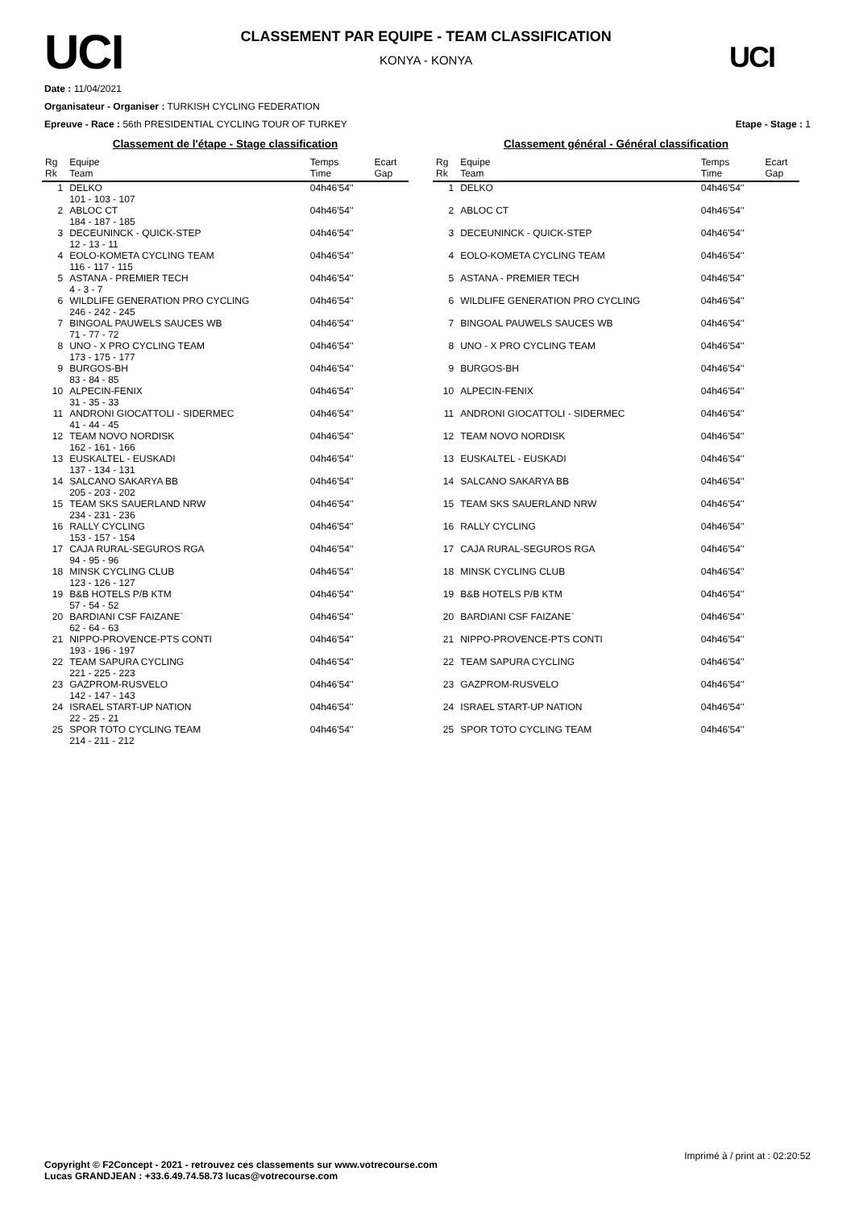UCI
CLASSEMENT PAR EQUIPE - TEAM CLASSIFICATION
KONYA - KONYA
UCI
Date : 11/04/2021
Organisateur - Organiser : TURKISH CYCLING FEDERATION
Epreuve - Race : 56th PRESIDENTIAL CYCLING TOUR OF TURKEY Etape - Stage : 1
Classement de l'étape - Stage classification
| Rg Rk | Equipe Team | Temps Time | Ecart Gap |
| --- | --- | --- | --- |
| 1 | DELKO 101 - 103 - 107 | 04h46'54'' | |
| 2 | ABLOC CT 184 - 187 - 185 | 04h46'54'' | |
| 3 | DECEUNINCK - QUICK-STEP 12 - 13 - 11 | 04h46'54'' | |
| 4 | EOLO-KOMETA CYCLING TEAM 116 - 117 - 115 | 04h46'54'' | |
| 5 | ASTANA - PREMIER TECH 4 - 3 - 7 | 04h46'54'' | |
| 6 | WILDLIFE GENERATION PRO CYCLING 246 - 242 - 245 | 04h46'54'' | |
| 7 | BINGOAL PAUWELS SAUCES WB 71 - 77 - 72 | 04h46'54'' | |
| 8 | UNO - X PRO CYCLING TEAM 173 - 175 - 177 | 04h46'54'' | |
| 9 | BURGOS-BH 83 - 84 - 85 | 04h46'54'' | |
| 10 | ALPECIN-FENIX 31 - 35 - 33 | 04h46'54'' | |
| 11 | ANDRONI GIOCATTOLI - SIDERMEC 41 - 44 - 45 | 04h46'54'' | |
| 12 | TEAM NOVO NORDISK 162 - 161 - 166 | 04h46'54'' | |
| 13 | EUSKALTEL - EUSKADI 137 - 134 - 131 | 04h46'54'' | |
| 14 | SALCANO SAKARYA BB 205 - 203 - 202 | 04h46'54'' | |
| 15 | TEAM SKS SAUERLAND NRW 234 - 231 - 236 | 04h46'54'' | |
| 16 | RALLY CYCLING 153 - 157 - 154 | 04h46'54'' | |
| 17 | CAJA RURAL-SEGUROS RGA 94 - 95 - 96 | 04h46'54'' | |
| 18 | MINSK CYCLING CLUB 123 - 126 - 127 | 04h46'54'' | |
| 19 | B&B HOTELS P/B KTM 57 - 54 - 52 | 04h46'54'' | |
| 20 | BARDIANI CSF FAIZANE` 62 - 64 - 63 | 04h46'54'' | |
| 21 | NIPPO-PROVENCE-PTS CONTI 193 - 196 - 197 | 04h46'54'' | |
| 22 | TEAM SAPURA CYCLING 221 - 225 - 223 | 04h46'54'' | |
| 23 | GAZPROM-RUSVELO 142 - 147 - 143 | 04h46'54'' | |
| 24 | ISRAEL START-UP NATION 22 - 25 - 21 | 04h46'54'' | |
| 25 | SPOR TOTO CYCLING TEAM 214 - 211 - 212 | 04h46'54'' | |
Classement général - Général classification
| Rg Rk | Equipe Team | Temps Time | Ecart Gap |
| --- | --- | --- | --- |
| 1 | DELKO | 04h46'54'' | |
| 2 | ABLOC CT | 04h46'54'' | |
| 3 | DECEUNINCK - QUICK-STEP | 04h46'54'' | |
| 4 | EOLO-KOMETA CYCLING TEAM | 04h46'54'' | |
| 5 | ASTANA - PREMIER TECH | 04h46'54'' | |
| 6 | WILDLIFE GENERATION PRO CYCLING | 04h46'54'' | |
| 7 | BINGOAL PAUWELS SAUCES WB | 04h46'54'' | |
| 8 | UNO - X PRO CYCLING TEAM | 04h46'54'' | |
| 9 | BURGOS-BH | 04h46'54'' | |
| 10 | ALPECIN-FENIX | 04h46'54'' | |
| 11 | ANDRONI GIOCATTOLI - SIDERMEC | 04h46'54'' | |
| 12 | TEAM NOVO NORDISK | 04h46'54'' | |
| 13 | EUSKALTEL - EUSKADI | 04h46'54'' | |
| 14 | SALCANO SAKARYA BB | 04h46'54'' | |
| 15 | TEAM SKS SAUERLAND NRW | 04h46'54'' | |
| 16 | RALLY CYCLING | 04h46'54'' | |
| 17 | CAJA RURAL-SEGUROS RGA | 04h46'54'' | |
| 18 | MINSK CYCLING CLUB | 04h46'54'' | |
| 19 | B&B HOTELS P/B KTM | 04h46'54'' | |
| 20 | BARDIANI CSF FAIZANE` | 04h46'54'' | |
| 21 | NIPPO-PROVENCE-PTS CONTI | 04h46'54'' | |
| 22 | TEAM SAPURA CYCLING | 04h46'54'' | |
| 23 | GAZPROM-RUSVELO | 04h46'54'' | |
| 24 | ISRAEL START-UP NATION | 04h46'54'' | |
| 25 | SPOR TOTO CYCLING TEAM | 04h46'54'' | |
Imprimé à / print at : 02:20:52
Copyright © F2Concept - 2021 - retrouvez ces classements sur www.votrecourse.com
Lucas GRANDJEAN : +33.6.49.74.58.73 lucas@votrecourse.com